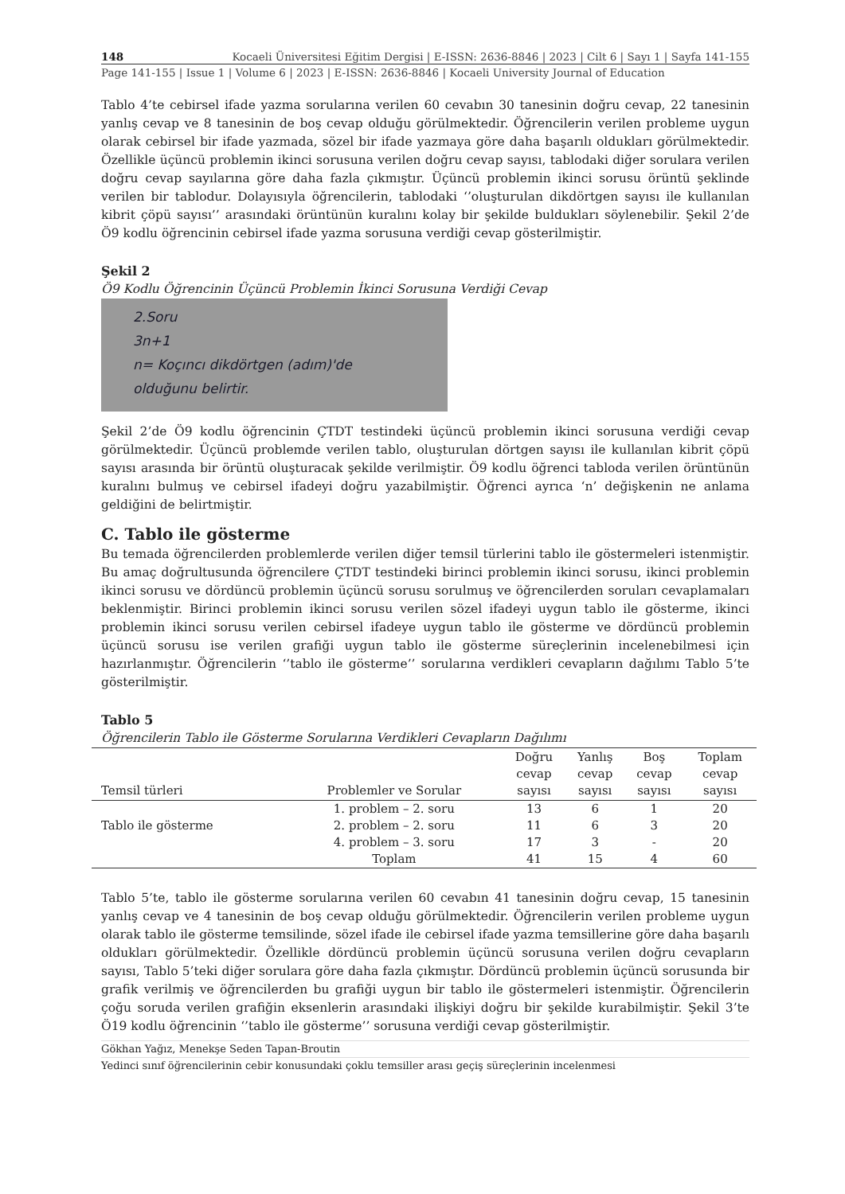148 Kocaeli Üniversitesi Eğitim Dergisi | E-ISSN: 2636-8846 | 2023 | Cilt 6 | Sayı 1 | Sayfa 141-155
Page 141-155 | Issue 1 | Volume 6 | 2023 | E-ISSN: 2636-8846 | Kocaeli University Journal of Education
Tablo 4’te cebirsel ifade yazma sorularına verilen 60 cevabın 30 tanesinin doğru cevap, 22 tanesinin yanlış cevap ve 8 tanesinin de boş cevap olduğu görülmektedir. Öğrencilerin verilen probleme uygun olarak cebirsel bir ifade yazmada, sözel bir ifade yazmaya göre daha başarılı oldukları görülmektedir. Özellikle üçüncü problemin ikinci sorusuna verilen doğru cevap sayısı, tablodaki diğer sorulara verilen doğru cevap sayılarına göre daha fazla çıkmıştır. Üçüncü problemin ikinci sorusu örüntü şeklinde verilen bir tablodur. Dolayısıyla öğrencilerin, tablodaki ‘’oluşturulan dikdörtgen sayısı ile kullanılan kibrit çöpü sayısı’’ arasındaki örüntünün kuralını kolay bir şekilde buldukları söylenebilir. Şekil 2’de Ö9 kodlu öğrencinin cebirsel ifade yazma sorusuna verdiği cevap gösterilmiştir.
Şekil 2
Ö9 Kodlu Öğrencinin Üçüncü Problemin İkinci Sorusuna Verdiği Cevap
2.Soru
3n+1
n= Koçıncı dikdörtgen (adım)'de
olduğunu belirtir.
Şekil 2’de Ö9 kodlu öğrencinin ÇTDT testindeki üçüncü problemin ikinci sorusuna verdiği cevap görülmektedir. Üçüncü problemde verilen tablo, oluşturulan dörtgen sayısı ile kullanılan kibrit çöpü sayısı arasında bir örüntü oluşturacak şekilde verilmiştir. Ö9 kodlu öğrenci tabloda verilen örüntünün kuralını bulmuş ve cebirsel ifadeyi doğru yazabilmiştir. Öğrenci ayrıca ‘n’ değişkenin ne anlama geldiğini de belirtmiştir.
C. Tablo ile gösterme
Bu temada öğrencilerden problemlerde verilen diğer temsil türlerini tablo ile göstermeleri istenmiştir. Bu amaç doğrultusunda öğrencilere ÇTDT testindeki birinci problemin ikinci sorusu, ikinci problemin ikinci sorusu ve dördüncü problemin üçüncü sorusu sorulmuş ve öğrencilerden soruları cevaplamaları beklenmiştir. Birinci problemin ikinci sorusu verilen sözel ifadeyi uygun tablo ile gösterme, ikinci problemin ikinci sorusu verilen cebirsel ifadeye uygun tablo ile gösterme ve dördüncü problemin üçüncü sorusu ise verilen grafiği uygun tablo ile gösterme süreçlerinin incelenebilmesi için hazırlanmıştır. Öğrencilerin ‘’tablo ile gösterme’’ sorularına verdikleri cevapların dağılımı Tablo 5’te gösterilmiştir.
Tablo 5
Öğrencilerin Tablo ile Gösterme Sorularına Verdikleri Cevapların Dağılımı
| Temsil türleri | Problemler ve Sorular | Doğru cevap sayısı | Yanlış cevap sayısı | Boş cevap sayısı | Toplam cevap sayısı |
| --- | --- | --- | --- | --- | --- |
| Tablo ile gösterme | 1. problem – 2. soru | 13 | 6 | 1 | 20 |
| | 2. problem – 2. soru | 11 | 6 | 3 | 20 |
| | 4. problem – 3. soru | 17 | 3 | - | 20 |
| | Toplam | 41 | 15 | 4 | 60 |
Tablo 5’te, tablo ile gösterme sorularına verilen 60 cevabın 41 tanesinin doğru cevap, 15 tanesinin yanlış cevap ve 4 tanesinin de boş cevap olduğu görülmektedir. Öğrencilerin verilen probleme uygun olarak tablo ile gösterme temsilinde, sözel ifade ile cebirsel ifade yazma temsillerine göre daha başarılı oldukları görülmektedir. Özellikle dördüncü problemin üçüncü sorusuna verilen doğru cevapların sayısı, Tablo 5’teki diğer sorulara göre daha fazla çıkmıştır. Dördüncü problemin üçüncü sorusunda bir grafik verilmiş ve öğrencilerden bu grafiği uygun bir tablo ile göstermeleri istenmiştir. Öğrencilerin çoğu soruda verilen grafiğin eksenlerin arasındaki ilişkiyi doğru bir şekilde kurabilmiştir. Şekil 3’te Ö19 kodlu öğrencinin ‘’tablo ile gösterme’’ sorusuna verdiği cevap gösterilmiştir.
Gökhan Yağız, Menekşe Seden Tapan-Broutin
Yedinci sınıf öğrencilerinin cebir konusundaki çoklu temsiller arası geçiş süreçlerinin incelenmesi